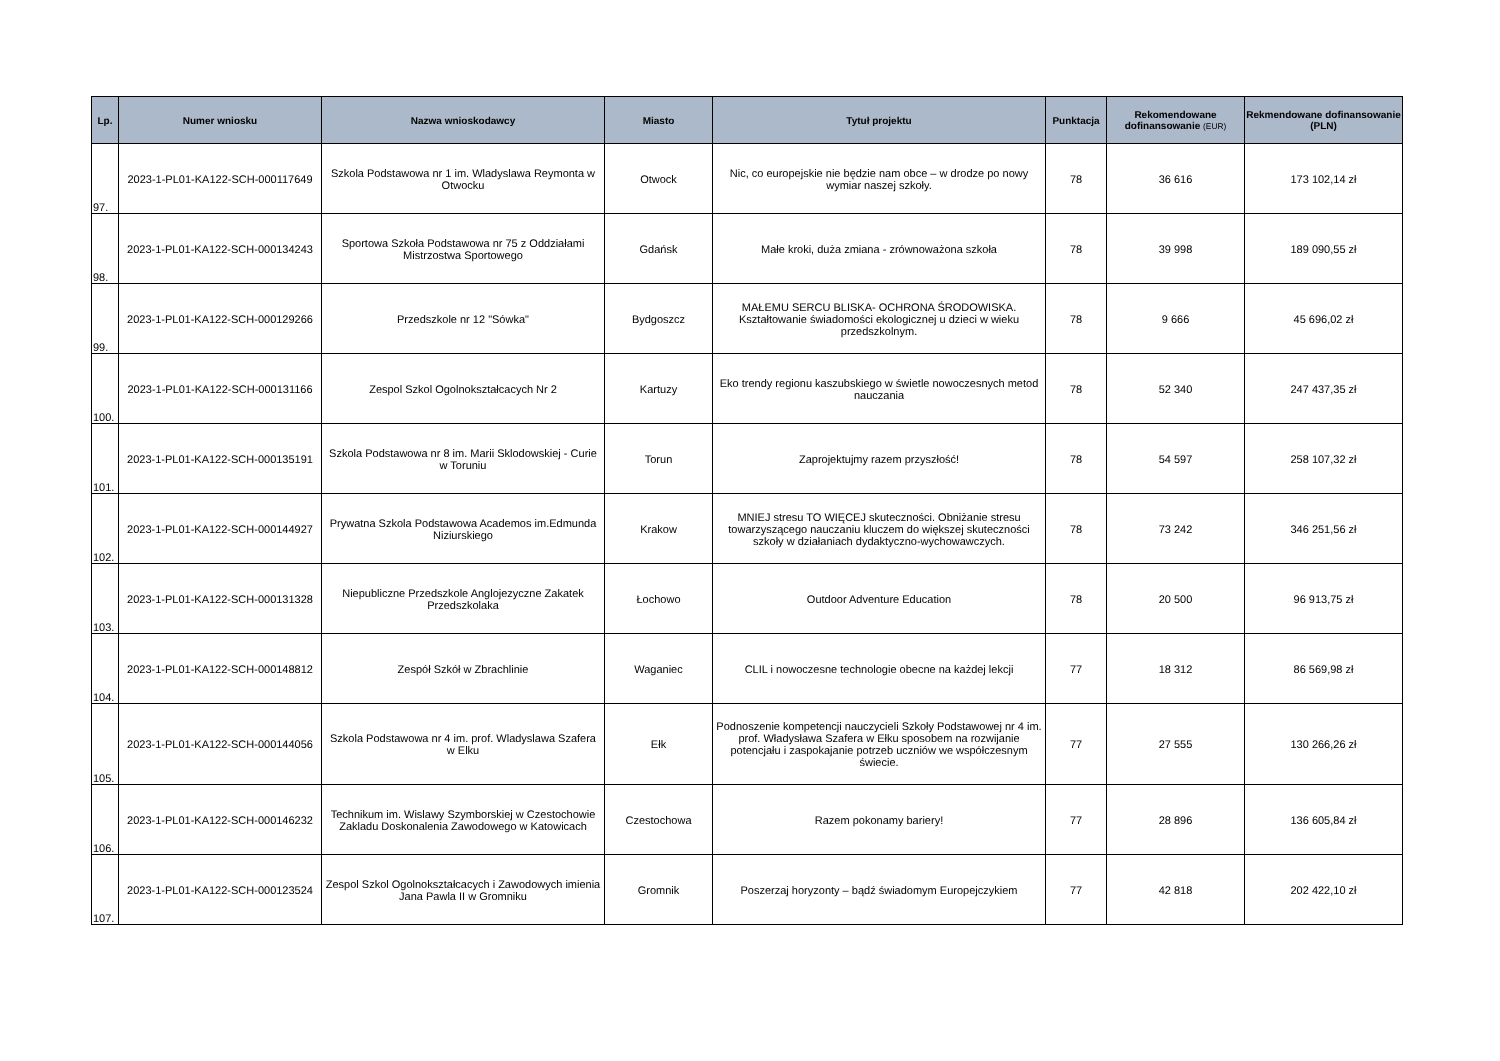| Lp. | Numer wniosku | Nazwa wnioskodawcy | Miasto | Tytuł projektu | Punktacja | Rekomendowane dofinansowanie (EUR) | Rekmendowane dofinansowanie (PLN) |
| --- | --- | --- | --- | --- | --- | --- | --- |
| 97. | 2023-1-PL01-KA122-SCH-000117649 | Szkola Podstawowa nr 1 im. Wladyslawa Reymonta w Otwocku | Otwock | Nic, co europejskie nie będzie nam obce – w drodze po nowy wymiar naszej szkoły. | 78 | 36 616 | 173 102,14 zł |
| 98. | 2023-1-PL01-KA122-SCH-000134243 | Sportowa Szkoła Podstawowa nr 75 z Oddziałami Mistrzostwa Sportowego | Gdańsk | Małe kroki, duża zmiana - zrównoważona szkoła | 78 | 39 998 | 189 090,55 zł |
| 99. | 2023-1-PL01-KA122-SCH-000129266 | Przedszkole nr 12 "Sówka" | Bydgoszcz | MAŁEMU SERCU BLISKA- OCHRONA ŚRODOWISKA. Kształtowanie świadomości ekologicznej u dzieci w wieku przedszkolnym. | 78 | 9 666 | 45 696,02 zł |
| 100. | 2023-1-PL01-KA122-SCH-000131166 | Zespol Szkol Ogolnokształcacych Nr 2 | Kartuzy | Eko trendy regionu kaszubskiego w świetle nowoczesnych metod nauczania | 78 | 52 340 | 247 437,35 zł |
| 101. | 2023-1-PL01-KA122-SCH-000135191 | Szkola Podstawowa nr 8 im. Marii Sklodowskiej - Curie w Toruniu | Torun | Zaprojektujmy razem przyszłość! | 78 | 54 597 | 258 107,32 zł |
| 102. | 2023-1-PL01-KA122-SCH-000144927 | Prywatna Szkola Podstawowa Academos im.Edmunda Niziurskiego | Krakow | MNIEJ stresu TO WIĘCEJ skuteczności. Obniżanie stresu towarzyszącego nauczaniu kluczem do większej skuteczności szkoły w działaniach dydaktyczno-wychowawczych. | 78 | 73 242 | 346 251,56 zł |
| 103. | 2023-1-PL01-KA122-SCH-000131328 | Niepubliczne Przedszkole Anglojezyczne Zakatek Przedszkolaka | Łochowo | Outdoor Adventure Education | 78 | 20 500 | 96 913,75 zł |
| 104. | 2023-1-PL01-KA122-SCH-000148812 | Zespół Szkół w Zbrachlinie | Waganiec | CLIL i nowoczesne technologie obecne na każdej lekcji | 77 | 18 312 | 86 569,98 zł |
| 105. | 2023-1-PL01-KA122-SCH-000144056 | Szkola Podstawowa nr 4 im. prof. Wladyslawa Szafera w Elku | Ełk | Podnoszenie kompetencji nauczycieli Szkoły Podstawowej nr 4 im. prof. Władysława Szafera w Ełku sposobem na rozwijanie potencjału i zaspokajanie potrzeb uczniów we współczesnym świecie. | 77 | 27 555 | 130 266,26 zł |
| 106. | 2023-1-PL01-KA122-SCH-000146232 | Technikum im. Wislawy Szymborskiej w Czestochowie Zakladu Doskonalenia Zawodowego w Katowicach | Czestochowa | Razem pokonamy bariery! | 77 | 28 896 | 136 605,84 zł |
| 107. | 2023-1-PL01-KA122-SCH-000123524 | Zespol Szkol Ogolnokształcacych i Zawodowych imienia Jana Pawla II w Gromniku | Gromnik | Poszerzaj horyzonty – bądź świadomym Europejczykiem | 77 | 42 818 | 202 422,10 zł |